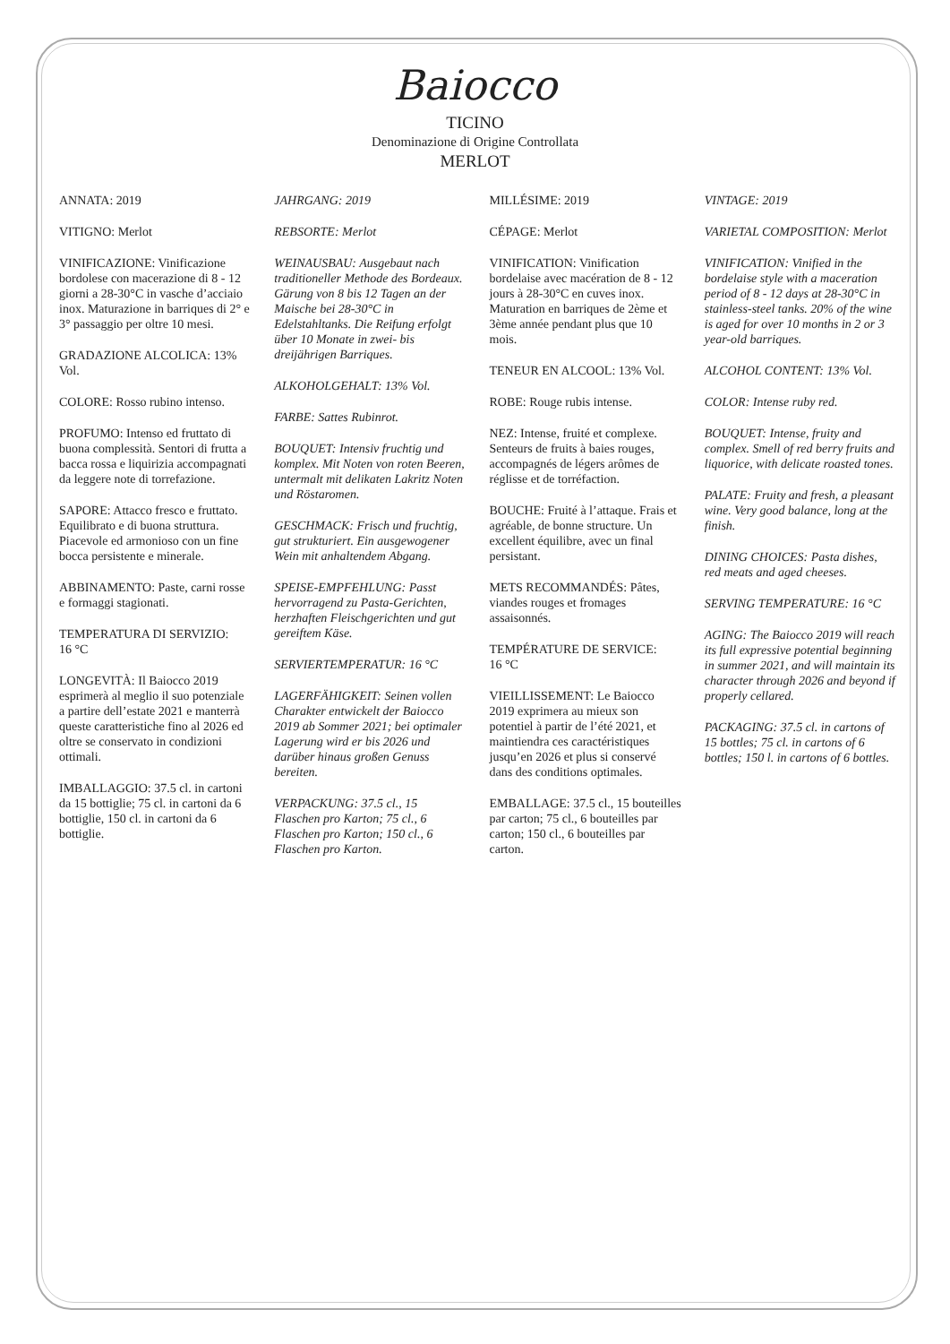Baiocco
TICINO
Denominazione di Origine Controllata
MERLOT
ANNATA: 2019
VITIGNO: Merlot
VINIFICAZIONE: Vinificazione bordolese con macerazione di 8 - 12 giorni a 28-30°C in vasche d’acciaio inox. Maturazione in barriques di 2° e 3° passaggio per oltre 10 mesi.
GRADAZIONE ALCOLICA: 13% Vol.
COLORE: Rosso rubino intenso.
PROFUMO: Intenso ed fruttato di buona complessità. Sentori di frutta a bacca rossa e liquirizia accompagnati da leggere note di torrefazione.
SAPORE: Attacco fresco e fruttato. Equilibrato e di buona struttura. Piacevole ed armonioso con un fine bocca persistente e minerale.
ABBINAMENTO: Paste, carni rosse e formaggi stagionati.
TEMPERATURA DI SERVIZIO:
16 °C
LONGEVITÀ: Il Baiocco 2019 esprimerà al meglio il suo potenziale a partire dell’estate 2021 e manterrà queste caratteristiche fino al 2026 ed oltre se conservato in condizioni ottimali.
IMBALLAGGIO: 37.5 cl. in cartoni da 15 bottiglie; 75 cl. in cartoni da 6 bottiglie, 150 cl. in cartoni da 6 bottiglie.
JAHRGANG: 2019
REBSORTE: Merlot
WEINAUSBAU: Ausgebaut nach traditioneller Methode des Bordeaux. Gärung von 8 bis 12 Tagen an der Maische bei 28-30°C in Edelstahltanks. Die Reifung erfolgt über 10 Monate in zwei- bis dreijährigen Barriques.
ALKOHOLGEHALT: 13% Vol.
FARBE: Sattes Rubinrot.
BOUQUET: Intensiv fruchtig und komplex. Mit Noten von roten Beeren, untermalt mit delikaten Lakritz Noten und Röstaromen.
GESCHMACK: Frisch und fruchtig, gut strukturiert. Ein ausgewogener Wein mit anhaltendem Abgang.
SPEISE-EMPFEHLUNG: Passt hervorragend zu Pasta-Gerichten, herzhaften Fleischgerichten und gut gereiftem Käse.
SERVIERTEMPERATUR: 16 °C
LAGERFÄHIGKEIT: Seinen vollen Charakter entwickelt der Baiocco 2019 ab Sommer 2021; bei optimaler Lagerung wird er bis 2026 und darüber hinaus großen Genuss bereiten.
VERPACKUNG: 37.5 cl., 15 Flaschen pro Karton; 75 cl., 6 Flaschen pro Karton; 150 cl., 6 Flaschen pro Karton.
MILLÉSIME: 2019
CÉPAGE: Merlot
VINIFICATION: Vinification bordelaise avec macération de 8 - 12 jours à 28-30°C en cuves inox. Maturation en barriques de 2ème et 3ème année pendant plus que 10 mois.
TENEUR EN ALCOOL: 13% Vol.
ROBE: Rouge rubis intense.
NEZ: Intense, fruité et complexe. Senteurs de fruits à baies rouges, accompagnés de légers arômes de réglisse et de torréfaction.
BOUCHE: Fruité à l’attaque. Frais et agréable, de bonne structure. Un excellent équilibre, avec un final persistant.
METS RECOMMANDÉS: Pâtes, viandes rouges et fromages assaisonnés.
TEMPÉRATURE DE SERVICE:
16 °C
VIEILLISSEMENT: Le Baiocco 2019 exprimera au mieux son potentiel à partir de l’été 2021, et maintiendra ces caractéristiques jusqu’en 2026 et plus si conservé dans des conditions optimales.
EMBALLAGE: 37.5 cl., 15 bouteilles par carton; 75 cl., 6 bouteilles par carton; 150 cl., 6 bouteilles par carton.
VINTAGE: 2019
VARIETAL COMPOSITION: Merlot
VINIFICATION: Vinified in the bordelaise style with a maceration period of 8 - 12 days at 28-30°C in stainless-steel tanks. 20% of the wine is aged for over 10 months in 2 or 3 year-old barriques.
ALCOHOL CONTENT: 13% Vol.
COLOR: Intense ruby red.
BOUQUET: Intense, fruity and complex. Smell of red berry fruits and liquorice, with delicate roasted tones.
PALATE: Fruity and fresh, a pleasant wine. Very good balance, long at the finish.
DINING CHOICES: Pasta dishes, red meats and aged cheeses.
SERVING TEMPERATURE: 16 °C
AGING: The Baiocco 2019 will reach its full expressive potential beginning in summer 2021, and will maintain its character through 2026 and beyond if properly cellared.
PACKAGING: 37.5 cl. in cartons of 15 bottles; 75 cl. in cartons of 6 bottles; 150 l. in cartons of 6 bottles.